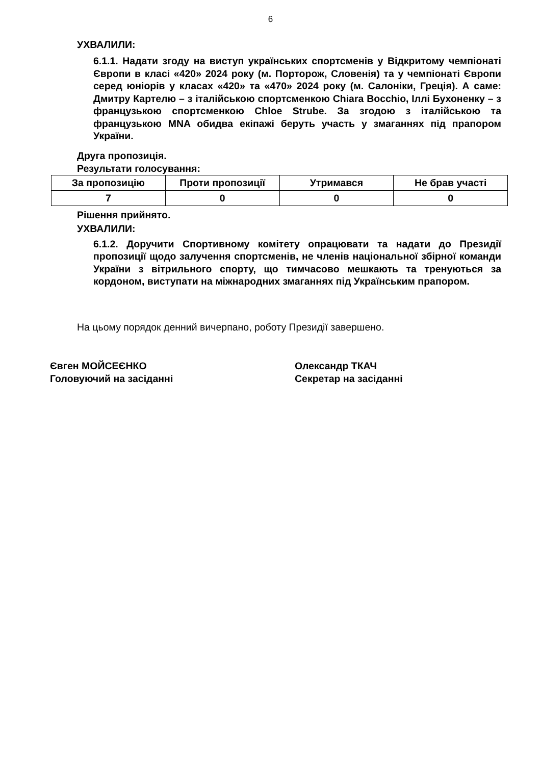6
УХВАЛИЛИ:
6.1.1. Надати згоду на виступ українських спортсменів у Відкритому чемпіонаті Європи в класі «420» 2024 року (м. Порторож, Словенія) та у чемпіонаті Європи серед юніорів у класах «420» та «470» 2024 року (м. Салоніки, Греція). А саме: Дмитру Картелю – з італійською спортсменкою Chiara Bocchio, Іллі Бухоненку – з французькою спортсменкою Chloe Strube. За згодою з італійською та французькою MNA обидва екіпажі беруть участь у змаганнях під прапором України.
Друга пропозиція.
Результати голосування:
| За пропозицію | Проти пропозиції | Утримався | Не брав участі |
| 7 | 0 | 0 | 0 |
Рішення прийнято.
УХВАЛИЛИ:
6.1.2. Доручити Спортивному комітету опрацювати та надати до Президії пропозиції щодо залучення спортсменів, не членів національної збірної команди України з вітрильного спорту, що тимчасово мешкають та тренуються за кордоном, виступати на міжнародних змаганнях під Українським прапором.
На цьому порядок денний вичерпано, роботу Президії завершено.
Євген МОЙСЕЄНКО
Головуючий на засіданні
Олександр ТКАЧ
Секретар на засіданні